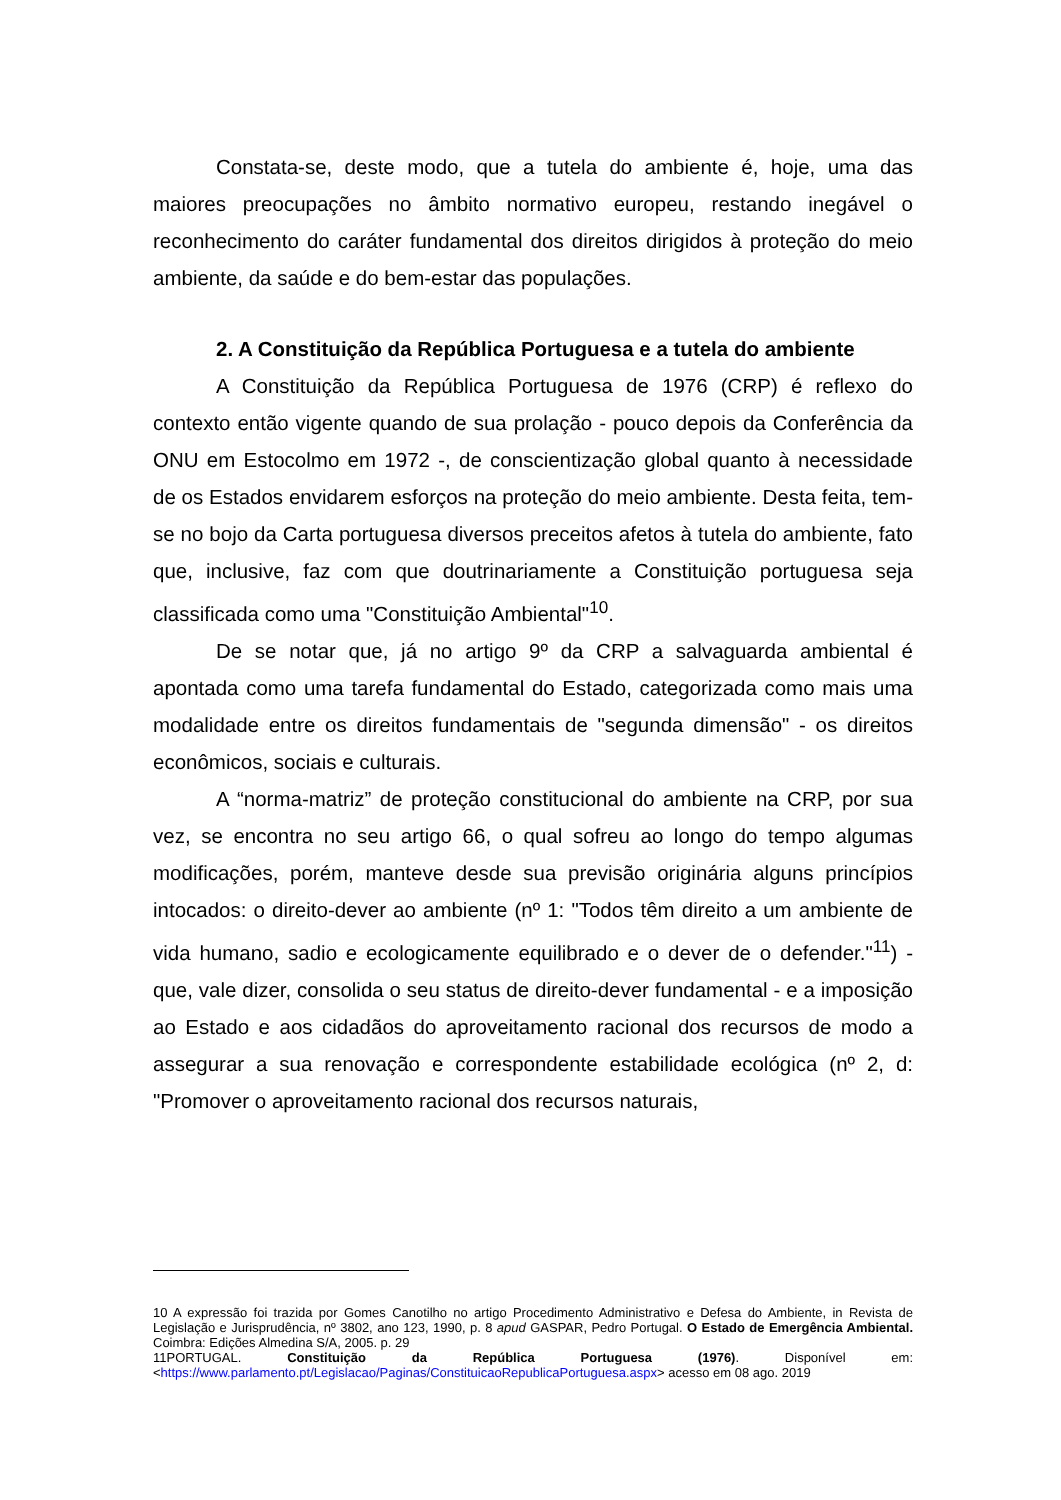Constata-se, deste modo, que a tutela do ambiente é, hoje, uma das maiores preocupações no âmbito normativo europeu, restando inegável o reconhecimento do caráter fundamental dos direitos dirigidos à proteção do meio ambiente, da saúde e do bem-estar das populações.
2. A Constituição da República Portuguesa e a tutela do ambiente
A Constituição da República Portuguesa de 1976 (CRP) é reflexo do contexto então vigente quando de sua prolação - pouco depois da Conferência da ONU em Estocolmo em 1972 -, de conscientização global quanto à necessidade de os Estados envidarem esforços na proteção do meio ambiente. Desta feita, tem-se no bojo da Carta portuguesa diversos preceitos afetos à tutela do ambiente, fato que, inclusive, faz com que doutrinariamente a Constituição portuguesa seja classificada como uma "Constituição Ambiental"<sup>10</sup>.
De se notar que, já no artigo 9º da CRP a salvaguarda ambiental é apontada como uma tarefa fundamental do Estado, categorizada como mais uma modalidade entre os direitos fundamentais de "segunda dimensão" - os direitos econômicos, sociais e culturais.
A “norma-matriz” de proteção constitucional do ambiente na CRP, por sua vez, se encontra no seu artigo 66, o qual sofreu ao longo do tempo algumas modificações, porém, manteve desde sua previsão originária alguns princípios intocados: o direito-dever ao ambiente (nº 1: "Todos têm direito a um ambiente de vida humano, sadio e ecologicamente equilibrado e o dever de o defender."<sup>11</sup>) - que, vale dizer, consolida o seu status de direito-dever fundamental - e a imposição ao Estado e aos cidadãos do aproveitamento racional dos recursos de modo a assegurar a sua renovação e correspondente estabilidade ecológica (nº 2, d: "Promover o aproveitamento racional dos recursos naturais,
10 A expressão foi trazida por Gomes Canotilho no artigo Procedimento Administrativo e Defesa do Ambiente, in Revista de Legislação e Jurisprudência, nº 3802, ano 123, 1990, p. 8 apud GASPAR, Pedro Portugal. O Estado de Emergência Ambiental. Coimbra: Edições Almedina S/A, 2005. p. 29
11PORTUGAL. Constituição da República Portuguesa (1976). Disponível em: <https://www.parlamento.pt/Legislacao/Paginas/ConstituicaoRepublicaPortuguesa.aspx> acesso em 08 ago. 2019